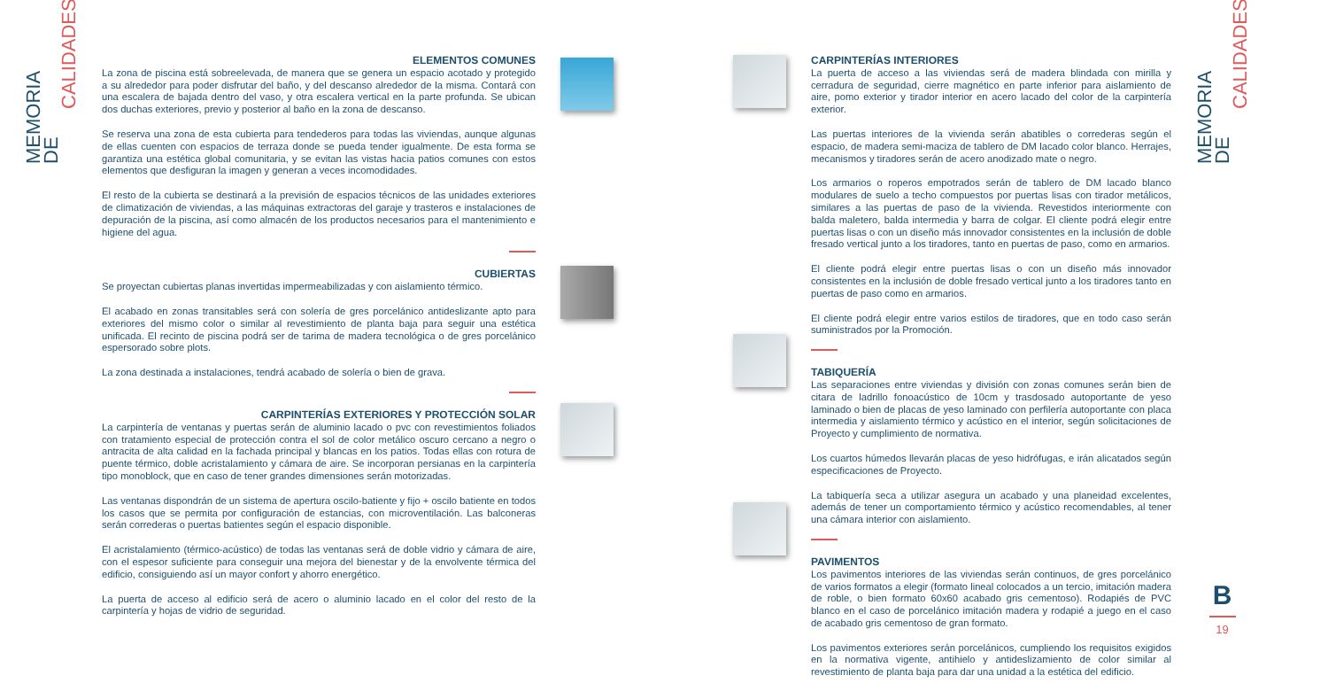MEMORIA DE CALIDADES
ELEMENTOS COMUNES
La zona de piscina está sobreelevada, de manera que se genera un espacio acotado y protegido a su alrededor para poder disfrutar del baño, y del descanso alrededor de la misma. Contará con una escalera de bajada dentro del vaso, y otra escalera vertical en la parte profunda. Se ubican dos duchas exteriores, previo y posterior al baño en la zona de descanso.
Se reserva una zona de esta cubierta para tendederos para todas las viviendas, aunque algunas de ellas cuenten con espacios de terraza donde se pueda tender igualmente. De esta forma se garantiza una estética global comunitaria, y se evitan las vistas hacia patios comunes con estos elementos que desfiguran la imagen y generan a veces incomodidades.
El resto de la cubierta se destinará a la previsión de espacios técnicos de las unidades exteriores de climatización de viviendas, a las máquinas extractoras del garaje y trasteros e instalaciones de depuración de la piscina, así como almacén de los productos necesarios para el mantenimiento e higiene del agua.
CUBIERTAS
Se proyectan cubiertas planas invertidas impermeabilizadas y con aislamiento térmico.
El acabado en zonas transitables será con solería de gres porcelánico antideslizante apto para exteriores del mismo color o similar al revestimiento de planta baja para seguir una estética unificada. El recinto de piscina podrá ser de tarima de madera tecnológica o de gres porcelánico espersorado sobre plots.
La zona destinada a instalaciones, tendrá acabado de solería o bien de grava.
CARPINTERÍAS EXTERIORES Y PROTECCIÓN SOLAR
La carpintería de ventanas y puertas serán de aluminio lacado o pvc con revestimientos foliados con tratamiento especial de protección contra el sol de color metálico oscuro cercano a negro o antracita de alta calidad en la fachada principal y blancas en los patios. Todas ellas con rotura de puente térmico, doble acristalamiento y cámara de aire. Se incorporan persianas en la carpintería tipo monoblock, que en caso de tener grandes dimensiones serán motorizadas.
Las ventanas dispondrán de un sistema de apertura oscilo-batiente y fijo + oscilo batiente en todos los casos que se permita por configuración de estancias, con microventilación. Las balconeras serán correderas o puertas batientes según el espacio disponible.
El acristalamiento (térmico-acústico) de todas las ventanas será de doble vidrio y cámara de aire, con el espesor suficiente para conseguir una mejora del bienestar y de la envolvente térmica del edificio, consiguiendo así un mayor confort y ahorro energético.
La puerta de acceso al edificio será de acero o aluminio lacado en el color del resto de la carpintería y hojas de vidrio de seguridad.
CARPINTERÍAS INTERIORES
La puerta de acceso a las viviendas será de madera blindada con mirilla y cerradura de seguridad, cierre magnético en parte inferior para aislamiento de aire, pomo exterior y tirador interior en acero lacado del color de la carpintería exterior.
Las puertas interiores de la vivienda serán abatibles o correderas según el espacio, de madera semi-maciza de tablero de DM lacado color blanco. Herrajes, mecanismos y tiradores serán de acero anodizado mate o negro.
Los armarios o roperos empotrados serán de tablero de DM lacado blanco modulares de suelo a techo compuestos por puertas lisas con tirador metálicos, similares a las puertas de paso de la vivienda. Revestidos interiormente con balda maletero, balda intermedia y barra de colgar. El cliente podrá elegir entre puertas lisas o con un diseño más innovador consistentes en la inclusión de doble fresado vertical junto a los tiradores, tanto en puertas de paso, como en armarios.
El cliente podrá elegir entre puertas lisas o con un diseño más innovador consistentes en la inclusión de doble fresado vertical junto a los tiradores tanto en puertas de paso como en armarios.
El cliente podrá elegir entre varios estilos de tiradores, que en todo caso serán suministrados por la Promoción.
TABIQUERÍA
Las separaciones entre viviendas y división con zonas comunes serán bien de citara de ladrillo fonoacústico de 10cm y trasdosado autoportante de yeso laminado o bien de placas de yeso laminado con perfilería autoportante con placa intermedia y aislamiento térmico y acústico en el interior, según solicitaciones de Proyecto y cumplimiento de normativa.
Los cuartos húmedos llevarán placas de yeso hidrófugas, e irán alicatados según especificaciones de Proyecto.
La tabiquería seca a utilizar asegura un acabado y una planeidad excelentes, además de tener un comportamiento térmico y acústico recomendables, al tener una cámara interior con aislamiento.
PAVIMENTOS
Los pavimentos interiores de las viviendas serán continuos, de gres porcelánico de varios formatos a elegir (formato lineal colocados a un tercio, imitación madera de roble, o bien formato 60x60 acabado gris cementoso). Rodapiés de PVC blanco en el caso de porcelánico imitación madera y rodapié a juego en el caso de acabado gris cementoso de gran formato.
Los pavimentos exteriores serán porcelánicos, cumpliendo los requisitos exigidos en la normativa vigente, antihielo y antideslizamiento de color similar al revestimiento de planta baja para dar una unidad a la estética del edificio.
MEMORIA DE CALIDADES
B
19